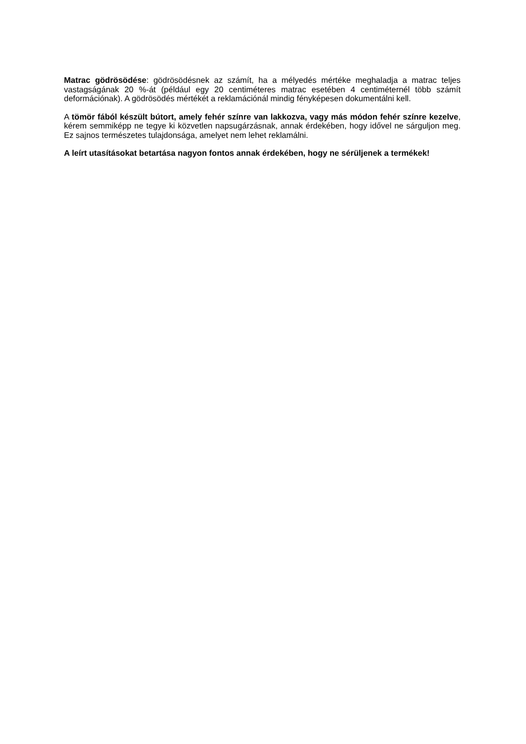Matrac gödrösödése: gödrösödésnek az számít, ha a mélyedés mértéke meghaladja a matrac teljes vastagságának 20 %-át (például egy 20 centiméteres matrac esetében 4 centiméternél több számít deformációnak). A gödrösödés mértékét a reklamációnál mindig fényképesen dokumentálni kell.
A tömör fából készült bútort, amely fehér színre van lakkozva, vagy más módon fehér színre kezelve, kérem semmiképp ne tegye ki közvetlen napsugárzásnak, annak érdekében, hogy idővel ne sárguljon meg. Ez sajnos természetes tulajdonsága, amelyet nem lehet reklamálni.
A leírt utasításokat betartása nagyon fontos annak érdekében, hogy ne sérüljenek a termékek!